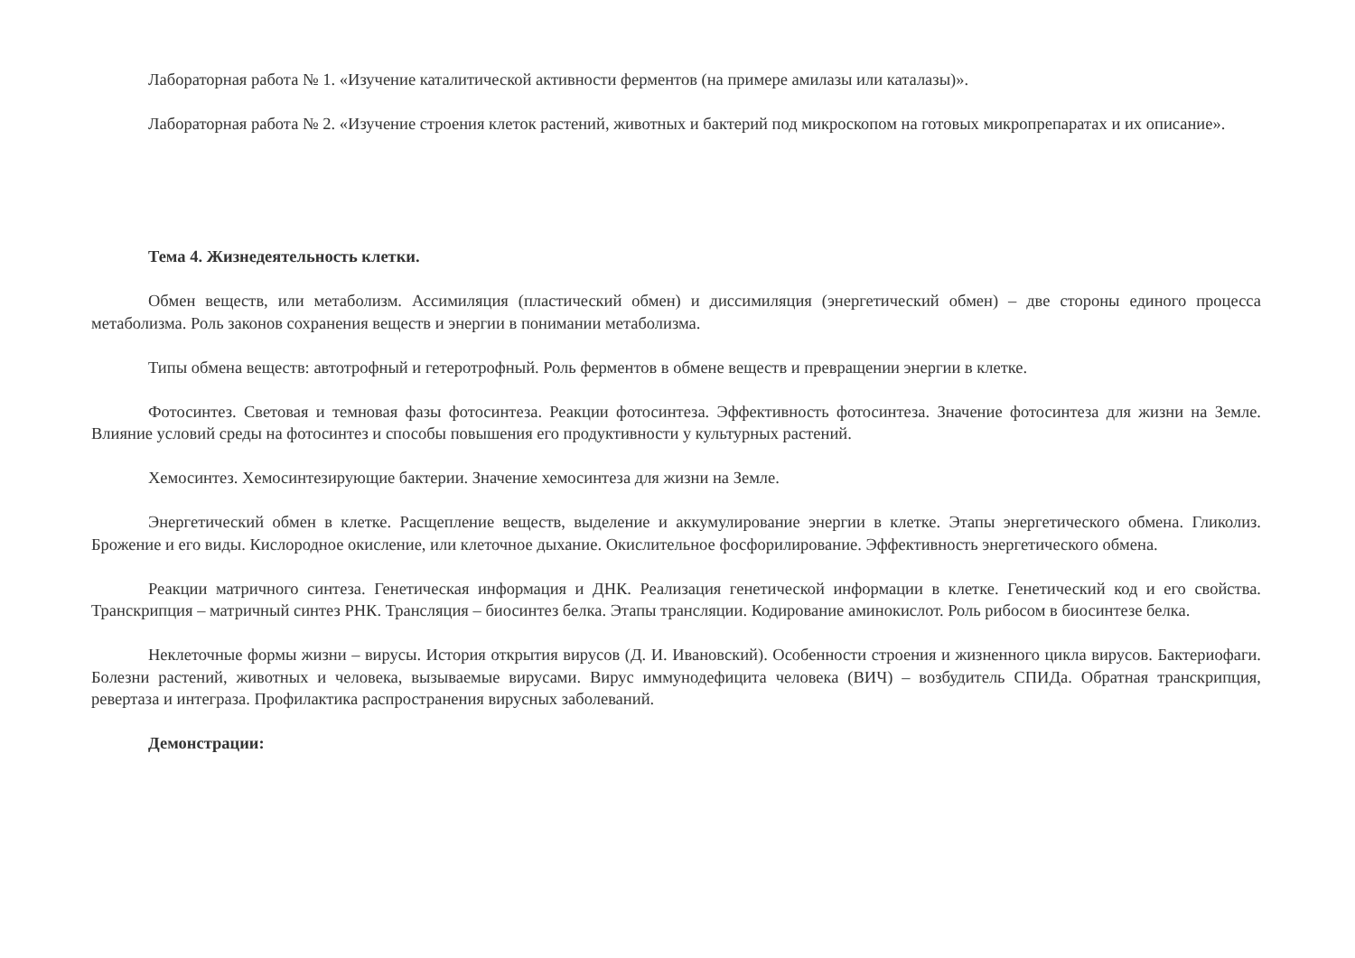Лабораторная работа № 1. «Изучение каталитической активности ферментов (на примере амилазы или каталазы)».
Лабораторная работа № 2. «Изучение строения клеток растений, животных и бактерий под микроскопом на готовых микропрепаратах и их описание».
Тема 4. Жизнедеятельность клетки.
Обмен веществ, или метаболизм. Ассимиляция (пластический обмен) и диссимиляция (энергетический обмен) – две стороны единого процесса метаболизма. Роль законов сохранения веществ и энергии в понимании метаболизма.
Типы обмена веществ: автотрофный и гетеротрофный. Роль ферментов в обмене веществ и превращении энергии в клетке.
Фотосинтез. Световая и темновая фазы фотосинтеза. Реакции фотосинтеза. Эффективность фотосинтеза. Значение фотосинтеза для жизни на Земле. Влияние условий среды на фотосинтез и способы повышения его продуктивности у культурных растений.
Хемосинтез. Хемосинтезирующие бактерии. Значение хемосинтеза для жизни на Земле.
Энергетический обмен в клетке. Расщепление веществ, выделение и аккумулирование энергии в клетке. Этапы энергетического обмена. Гликолиз. Брожение и его виды. Кислородное окисление, или клеточное дыхание. Окислительное фосфорилирование. Эффективность энергетического обмена.
Реакции матричного синтеза. Генетическая информация и ДНК. Реализация генетической информации в клетке. Генетический код и его свойства. Транскрипция – матричный синтез РНК. Трансляция – биосинтез белка. Этапы трансляции. Кодирование аминокислот. Роль рибосом в биосинтезе белка.
Неклеточные формы жизни – вирусы. История открытия вирусов (Д. И. Ивановский). Особенности строения и жизненного цикла вирусов. Бактериофаги. Болезни растений, животных и человека, вызываемые вирусами. Вирус иммунодефицита человека (ВИЧ) – возбудитель СПИДа. Обратная транскрипция, ревертаза и интеграза. Профилактика распространения вирусных заболеваний.
Демонстрации: